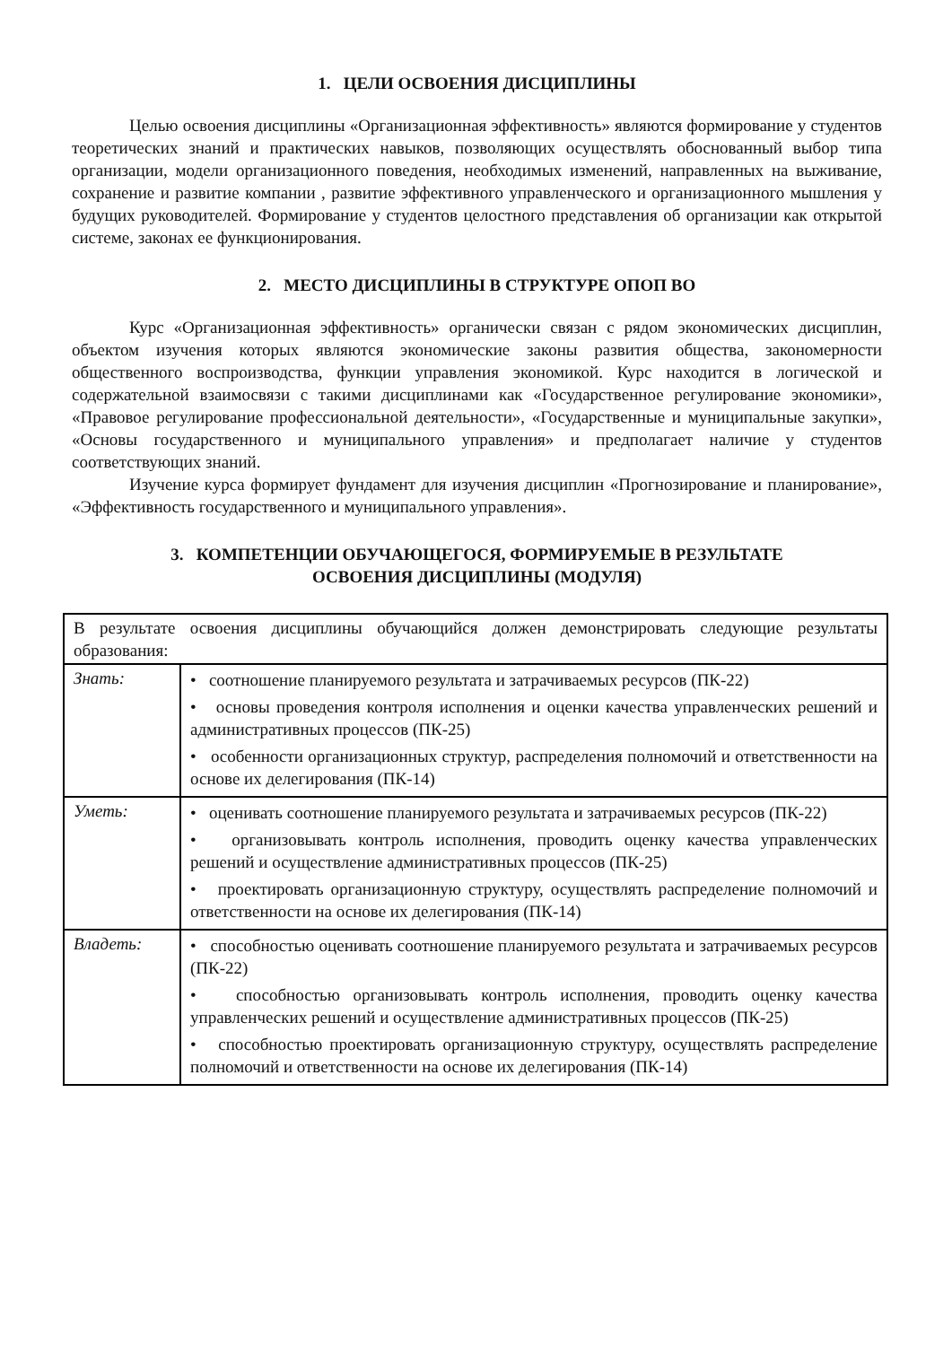1. ЦЕЛИ ОСВОЕНИЯ ДИСЦИПЛИНЫ
Целью освоения дисциплины «Организационная эффективность» являются формирование у студентов теоретических знаний и практических навыков, позволяющих осуществлять обоснованный выбор типа организации, модели организационного поведения, необходимых изменений, направленных на выживание, сохранение и развитие компании , развитие эффективного управленческого и организационного мышления у будущих руководителей. Формирование у студентов целостного представления об организации как открытой системе, законах ее функционирования.
2. МЕСТО ДИСЦИПЛИНЫ В СТРУКТУРЕ ОПОП ВО
Курс «Организационная эффективность» органически связан с рядом экономических дисциплин, объектом изучения которых являются экономические законы развития общества, закономерности общественного воспроизводства, функции управления экономикой. Курс находится в логической и содержательной взаимосвязи с такими дисциплинами как «Государственное регулирование экономики», «Правовое регулирование профессиональной деятельности», «Государственные и муниципальные закупки», «Основы государственного и муниципального управления» и предполагает наличие у студентов соответствующих знаний.
Изучение курса формирует фундамент для изучения дисциплин «Прогнозирование и планирование», «Эффективность государственного и муниципального управления».
3. КОМПЕТЕНЦИИ ОБУЧАЮЩЕГОСЯ, ФОРМИРУЕМЫЕ В РЕЗУЛЬТАТЕ
ОСВОЕНИЯ ДИСЦИПЛИНЫ (МОДУЛЯ)
| В результате освоения дисциплины обучающийся должен демонстрировать следующие результаты образования: | |
| Знать: | • соотношение планируемого результата и затрачиваемых ресурсов (ПК-22) • основы проведения контроля исполнения и оценки качества управленческих решений и административных процессов (ПК-25) • особенности организационных структур, распределения полномочий и ответственности на основе их делегирования (ПК-14) |
| Уметь: | • оценивать соотношение планируемого результата и затрачиваемых ресурсов (ПК-22) • организовывать контроль исполнения, проводить оценку качества управленческих решений и осуществление административных процессов (ПК-25) • проектировать организационную структуру, осуществлять распределение полномочий и ответственности на основе их делегирования (ПК-14) |
| Владеть: | • способностью оценивать соотношение планируемого результата и затрачиваемых ресурсов (ПК-22) • способностью организовывать контроль исполнения, проводить оценку качества управленческих решений и осуществление административных процессов (ПК-25) • способностью проектировать организационную структуру, осуществлять распределение полномочий и ответственности на основе их делегирования (ПК-14) |